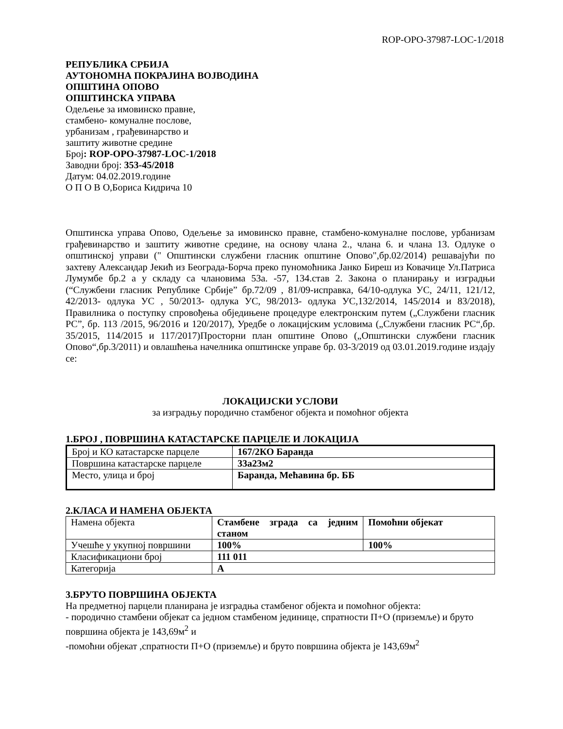ROP-OPO-37987-LOC-1/2018
РЕПУБЛИКА СРБИЈА
АУТОНОМНА ПОКРАЈИНА ВОЈВОДИНА
ОПШТИНА ОПОВО
ОПШТИНСКА УПРАВА
Одељење за имовинско правне,
стамбено- комуналне послове,
урбанизам , грађевинарство и
заштиту животне средине
Број: ROP-OPO-37987-LOC-1/2018
Заводни број: 353-45/2018
Датум: 04.02.2019.године
О П О В О,Бориса Кидрича 10
Општинска управа Опово, Одељење за имовинско правне, стамбено-комуналне послове, урбанизам грађевинарство и заштиту животне средине, на основу члана 2., члана 6. и члана 13. Одлуке о општинској управи (" Општински службени гласник општине Опово",бр.02/2014) решавајући по захтеву Александар Јекић из Београда-Борча преко пуномоћника Јанко Биреш из Ковачице Ул.Патриса Лумумбе бр.2 а у складу са члановима 53а. -57, 134.став 2. Закона о планирању и изградњи (“Службени гласник Републике Србије” бр.72/09 , 81/09-исправка, 64/10-одлука УС, 24/11, 121/12, 42/2013- одлука УС , 50/2013- одлука УС, 98/2013- одлука УС,132/2014, 145/2014 и 83/2018), Правилника о поступку спровођења обједињене процедуре електронским путем („Службени гласник РС”, бр. 113 /2015, 96/2016 и 120/2017), Уредбе о локацијским условима („Службени гласник РС“,бр. 35/2015, 114/2015 и 117/2017)Просторни план општине Опово („Општински службени гласник Опово“,бр.3/2011) и овлашћења начелника општинске управе бр. 03-3/2019 од 03.01.2019.године издају се:
ЛОКАЦИЈСКИ УСЛОВИ
за изградњу породично стамбеног објекта и помоћног објекта
1.БРОЈ , ПОВРШИНА КАТАСТАРСКЕ ПАРЦЕЛЕ И ЛОКАЦИЈА
| Број и КО катастарске парцеле | 167/2КО Баранда |
| Површина катастарске парцеле | 33а23м2 |
| Место, улица и број | Баранда, Мећавина бр. ББ |
2.КЛАСА И НАМЕНА ОБЈЕКТА
| Намена објекта | Стамбене зграда са једним станом | Помоћни објекат |
| Учешће у укупној површини | 100% | 100% |
| Класификациони број | 111 011 | |
| Категорија | А | |
3.БРУТО ПОВРШИНА ОБЈЕКТА
На предметној парцели планирана је изградња стамбеног објекта и помоћног објекта:
- породично стамбени објекат са једном стамбеном јединице, спратности П+О (приземље) и бруто површина објекта је 143,69м<sup>2</sup> и
-помоћни објекат ,спратности П+О (приземље) и бруто површина објекта је 143,69м<sup>2</sup>